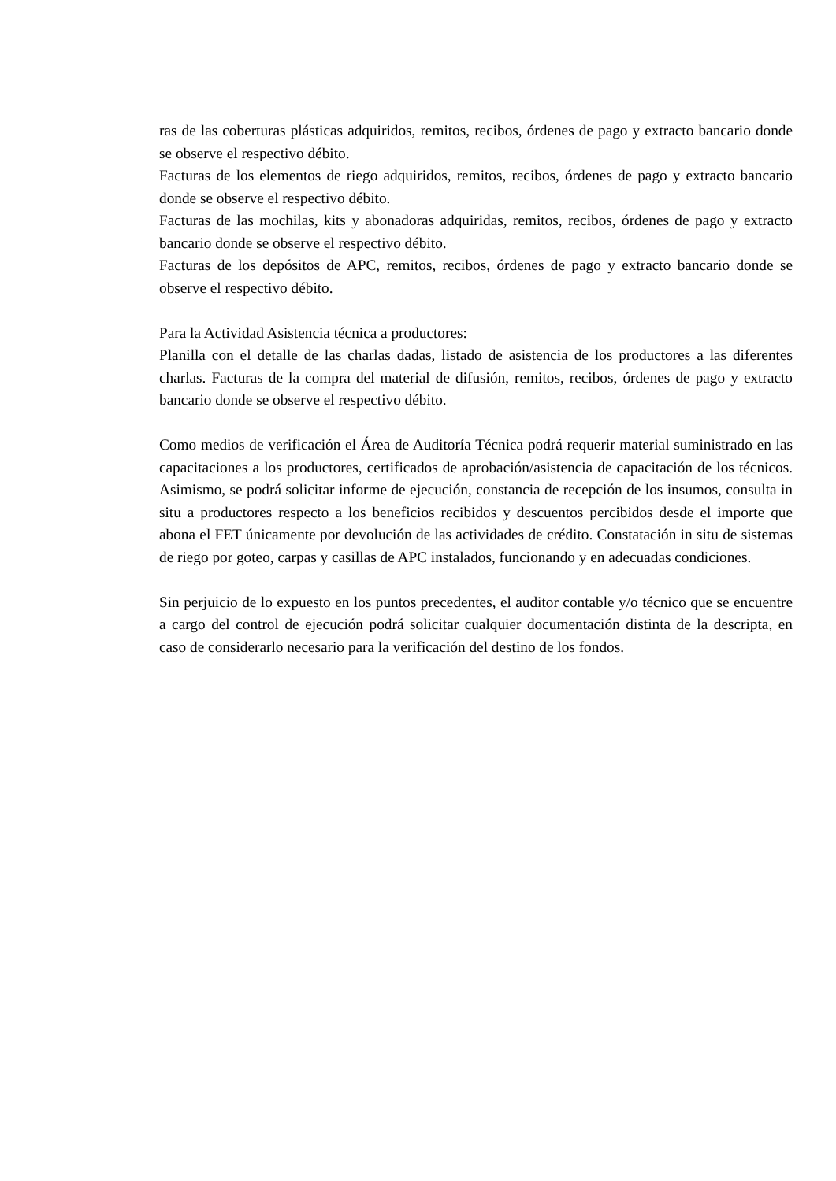ras de las coberturas plásticas adquiridos, remitos, recibos, órdenes de pago y extracto bancario donde se observe el respectivo débito.
Facturas de los elementos de riego adquiridos, remitos, recibos, órdenes de pago y extracto bancario donde se observe el respectivo débito.
Facturas de las mochilas, kits y abonadoras adquiridas, remitos, recibos, órdenes de pago y extracto bancario donde se observe el respectivo débito.
Facturas de los depósitos de APC, remitos, recibos, órdenes de pago y extracto bancario donde se observe el respectivo débito.
Para la Actividad Asistencia técnica a productores:
Planilla con el detalle de las charlas dadas, listado de asistencia de los productores a las diferentes charlas. Facturas de la compra del material de difusión, remitos, recibos, órdenes de pago y extracto bancario donde se observe el respectivo débito.
Como medios de verificación el Área de Auditoría Técnica podrá requerir material suministrado en las capacitaciones a los productores, certificados de aprobación/asistencia de capacitación de los técnicos. Asimismo, se podrá solicitar informe de ejecución, constancia de recepción de los insumos, consulta in situ a productores respecto a los beneficios recibidos y descuentos percibidos desde el importe que abona el FET únicamente por devolución de las actividades de crédito. Constatación in situ de sistemas de riego por goteo, carpas y casillas de APC instalados, funcionando y en adecuadas condiciones.
Sin perjuicio de lo expuesto en los puntos precedentes, el auditor contable y/o técnico que se encuentre a cargo del control de ejecución podrá solicitar cualquier documentación distinta de la descripta, en caso de considerarlo necesario para la verificación del destino de los fondos.